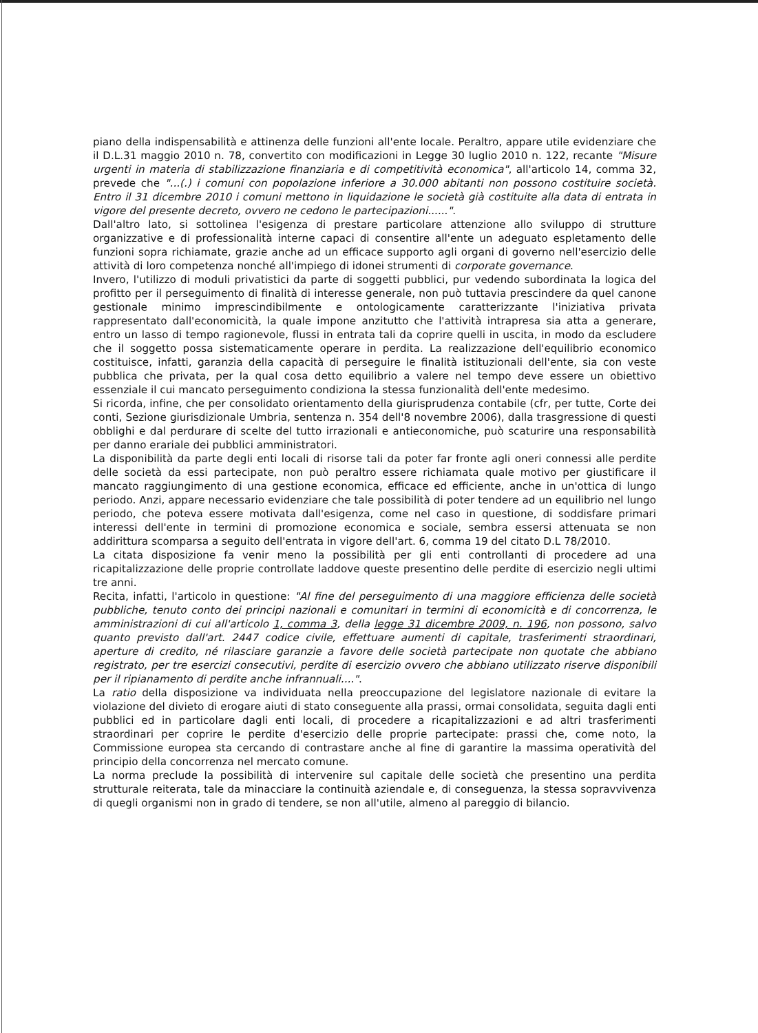piano della indispensabilità e attinenza delle funzioni all'ente locale. Peraltro, appare utile evidenziare che il D.L.31 maggio 2010 n. 78, convertito con modificazioni in Legge 30 luglio 2010 n. 122, recante "Misure urgenti in materia di stabilizzazione finanziaria e di competitività economica", all'articolo 14, comma 32, prevede che "...(.) i comuni con popolazione inferiore a 30.000 abitanti non possono costituire società. Entro il 31 dicembre 2010 i comuni mettono in liquidazione le società già costituite alla data di entrata in vigore del presente decreto, ovvero ne cedono le partecipazioni......".
Dall'altro lato, si sottolinea l'esigenza di prestare particolare attenzione allo sviluppo di strutture organizzative e di professionalità interne capaci di consentire all'ente un adeguato espletamento delle funzioni sopra richiamate, grazie anche ad un efficace supporto agli organi di governo nell'esercizio delle attività di loro competenza nonché all'impiego di idonei strumenti di corporate governance.
Invero, l'utilizzo di moduli privatistici da parte di soggetti pubblici, pur vedendo subordinata la logica del profitto per il perseguimento di finalità di interesse generale, non può tuttavia prescindere da quel canone gestionale minimo imprescindibilmente e ontologicamente caratterizzante l'iniziativa privata rappresentato dall'economicità, la quale impone anzitutto che l'attività intrapresa sia atta a generare, entro un lasso di tempo ragionevole, flussi in entrata tali da coprire quelli in uscita, in modo da escludere che il soggetto possa sistematicamente operare in perdita. La realizzazione dell'equilibrio economico costituisce, infatti, garanzia della capacità di perseguire le finalità istituzionali dell'ente, sia con veste pubblica che privata, per la qual cosa detto equilibrio a valere nel tempo deve essere un obiettivo essenziale il cui mancato perseguimento condiziona la stessa funzionalità dell'ente medesimo.
Si ricorda, infine, che per consolidato orientamento della giurisprudenza contabile (cfr, per tutte, Corte dei conti, Sezione giurisdizionale Umbria, sentenza n. 354 dell'8 novembre 2006), dalla trasgressione di questi obblighi e dal perdurare di scelte del tutto irrazionali e antieconomiche, può scaturire una responsabilità per danno erariale dei pubblici amministratori.
La disponibilità da parte degli enti locali di risorse tali da poter far fronte agli oneri connessi alle perdite delle società da essi partecipate, non può peraltro essere richiamata quale motivo per giustificare il mancato raggiungimento di una gestione economica, efficace ed efficiente, anche in un'ottica di lungo periodo. Anzi, appare necessario evidenziare che tale possibilità di poter tendere ad un equilibrio nel lungo periodo, che poteva essere motivata dall'esigenza, come nel caso in questione, di soddisfare primari interessi dell'ente in termini di promozione economica e sociale, sembra essersi attenuata se non addirittura scomparsa a seguito dell'entrata in vigore dell'art. 6, comma 19 del citato D.L 78/2010.
La citata disposizione fa venir meno la possibilità per gli enti controllanti di procedere ad una ricapitalizzazione delle proprie controllate laddove queste presentino delle perdite di esercizio negli ultimi tre anni.
Recita, infatti, l'articolo in questione: "Al fine del perseguimento di una maggiore efficienza delle società pubbliche, tenuto conto dei principi nazionali e comunitari in termini di economicità e di concorrenza, le amministrazioni di cui all'articolo 1, comma 3, della legge 31 dicembre 2009, n. 196, non possono, salvo quanto previsto dall'art. 2447 codice civile, effettuare aumenti di capitale, trasferimenti straordinari, aperture di credito, né rilasciare garanzie a favore delle società partecipate non quotate che abbiano registrato, per tre esercizi consecutivi, perdite di esercizio ovvero che abbiano utilizzato riserve disponibili per il ripianamento di perdite anche infrannuali....".
La ratio della disposizione va individuata nella preoccupazione del legislatore nazionale di evitare la violazione del divieto di erogare aiuti di stato conseguente alla prassi, ormai consolidata, seguita dagli enti pubblici ed in particolare dagli enti locali, di procedere a ricapitalizzazioni e ad altri trasferimenti straordinari per coprire le perdite d'esercizio delle proprie partecipate: prassi che, come noto, la Commissione europea sta cercando di contrastare anche al fine di garantire la massima operatività del principio della concorrenza nel mercato comune.
La norma preclude la possibilità di intervenire sul capitale delle società che presentino una perdita strutturale reiterata, tale da minacciare la continuità aziendale e, di conseguenza, la stessa sopravvivenza di quegli organismi non in grado di tendere, se non all'utile, almeno al pareggio di bilancio.